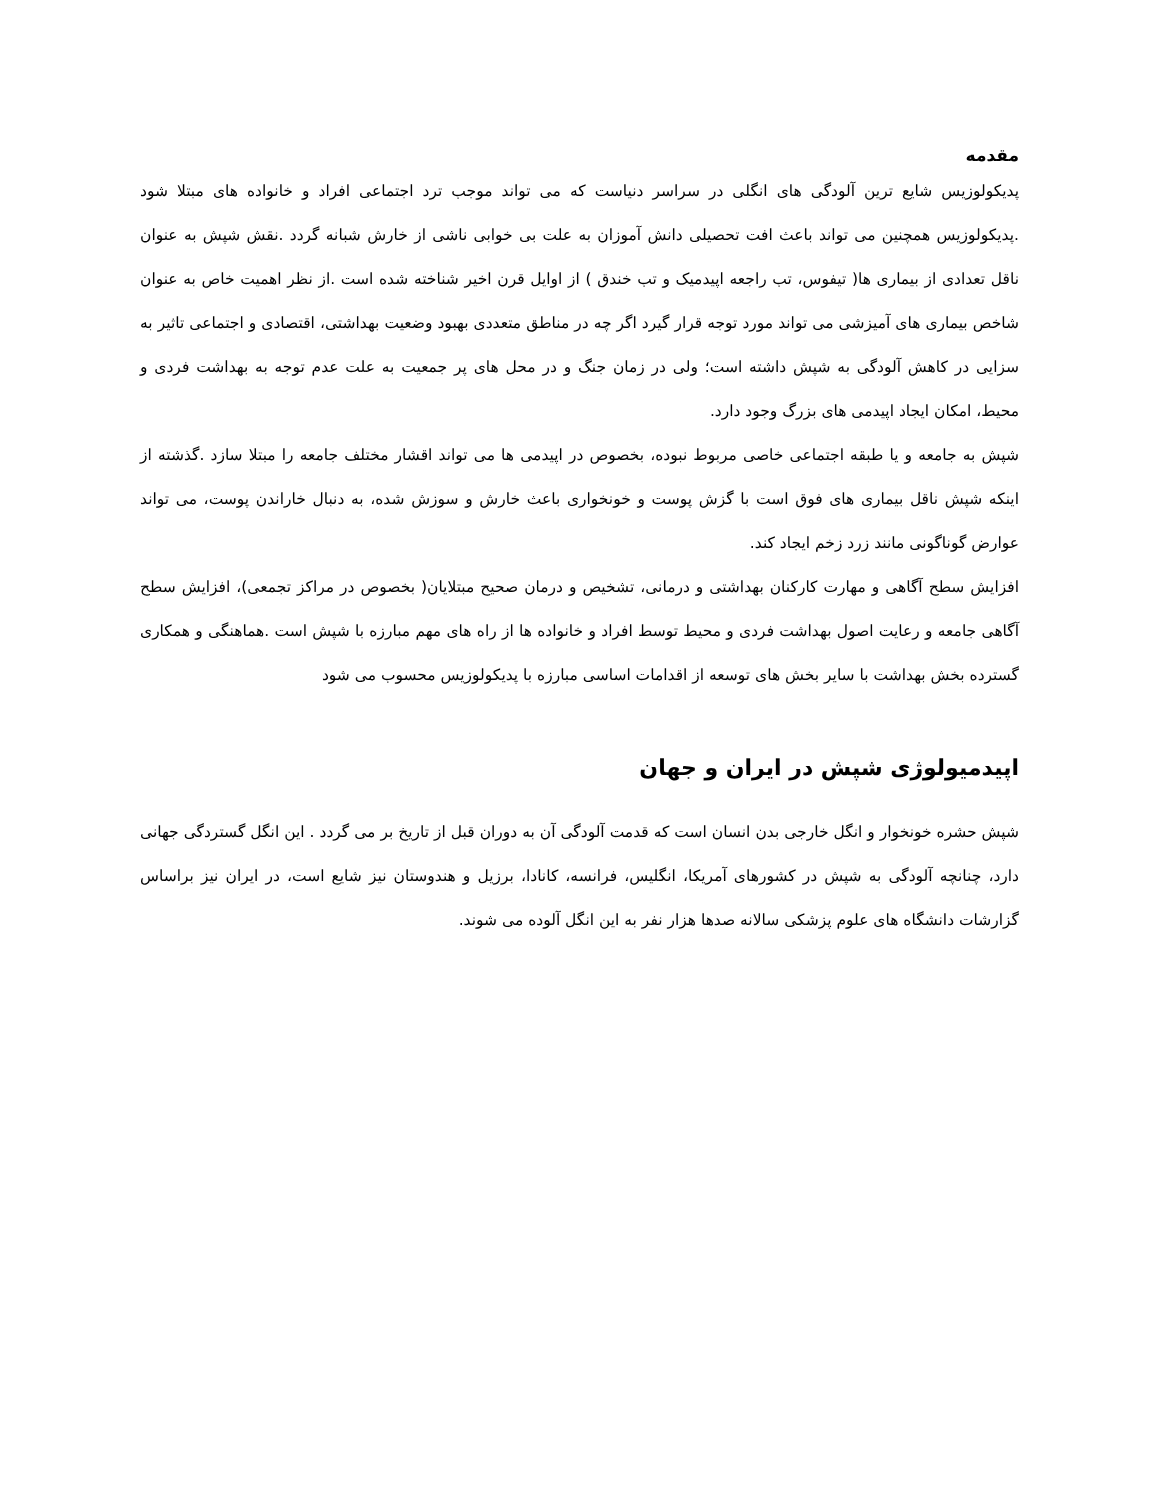مقدمه
پدیکولوزیس شایع ترین آلودگی های انگلی در سراسر دنیاست که می تواند موجب ترد اجتماعی افراد و خانواده های مبتلا شود .پدیکولوزیس همچنین می تواند باعث افت تحصیلی دانش آموزان به علت بی خوابی ناشی از خارش شبانه گردد .نقش شپش به عنوان ناقل تعدادی از بیماری ها( تیفوس، تب راجعه اپیدمیک و تب خندق ) از اوایل قرن اخیر شناخته شده است .از نظر اهمیت خاص به عنوان شاخص بیماری های آمیزشی می تواند مورد توجه قرار گیرد اگر چه در مناطق متعددی بهبود وضعیت بهداشتی، اقتصادی و اجتماعی تاثیر به سزایی در کاهش آلودگی به شپش داشته است؛ ولی در زمان جنگ و در محل های پر جمعیت به علت عدم توجه به بهداشت فردی و محیط، امکان ایجاد اپیدمی های بزرگ وجود دارد.
شپش به جامعه و یا طبقه اجتماعی خاصی مربوط نبوده، بخصوص در اپیدمی ها می تواند اقشار مختلف جامعه را مبتلا سازد .گذشته از اینکه شپش ناقل بیماری های فوق است با گزش پوست و خونخواری باعث خارش و سوزش شده، به دنبال خاراندن پوست، می تواند عوارض گوناگونی مانند زرد زخم ایجاد کند.
افزایش سطح آگاهی و مهارت کارکنان بهداشتی و درمانی، تشخیص و درمان صحیح مبتلایان( بخصوص در مراکز تجمعی)، افزایش سطح آگاهی جامعه و رعایت اصول بهداشت فردی و محیط توسط افراد و خانواده ها از راه های مهم مبارزه با شپش است .هماهنگی و همکاری گسترده بخش بهداشت با سایر بخش های توسعه از اقدامات اساسی مبارزه با پدیکولوزیس محسوب می شود
اپیدمیولوژی شپش در ایران و جهان
شپش حشره خونخوار و انگل خارجی بدن انسان است که قدمت آلودگی آن به دوران قبل از تاریخ بر می گردد . این انگل گستردگی جهانی دارد، چنانچه آلودگی به شپش در کشورهای آمریکا، انگلیس، فرانسه، کانادا، برزیل و هندوستان نیز شایع است، در ایران نیز براساس گزارشات دانشگاه های علوم پزشکی سالانه صدها هزار نفر به این انگل آلوده می شوند.